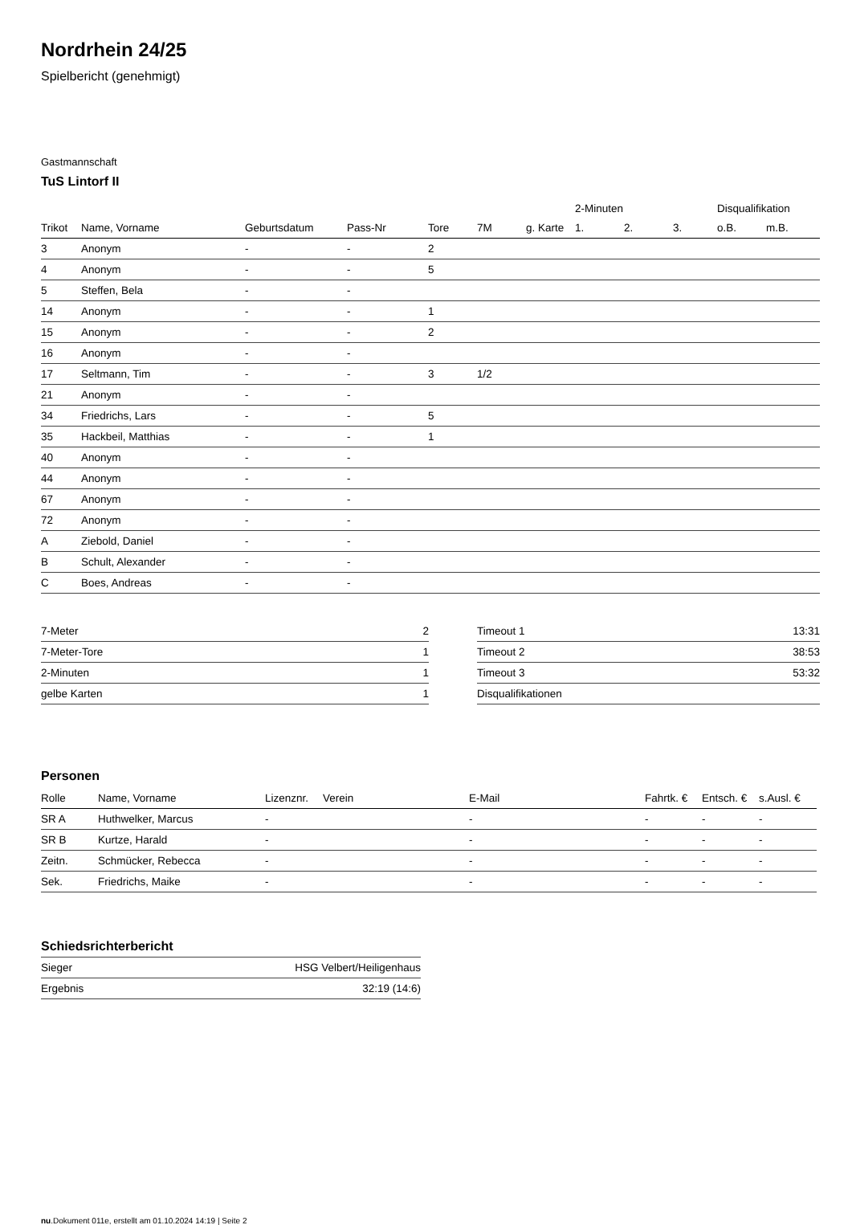Nordrhein 24/25
Spielbericht (genehmigt)
Gastmannschaft
TuS Lintorf II
| | | | | | | | 2-Minuten | | | Disqualifikation | |
| --- | --- | --- | --- | --- | --- | --- | --- | --- | --- | --- | --- |
| Trikot | Name, Vorname | Geburtsdatum | Pass-Nr | Tore | 7M | g. Karte | 1. | 2. | 3. | o.B. | m.B. |
| 3 | Anonym | - | - | 2 | | | | | | | |
| 4 | Anonym | - | - | 5 | | | | | | | |
| 5 | Steffen, Bela | - | - | | | | | | | | |
| 14 | Anonym | - | - | 1 | | | | | | | |
| 15 | Anonym | - | - | 2 | | | | | | | |
| 16 | Anonym | - | - | | | | | | | | |
| 17 | Seltmann, Tim | - | - | 3 | 1/2 | | | | | | |
| 21 | Anonym | - | - | | | | | | | | |
| 34 | Friedrichs, Lars | - | - | 5 | | | | | | | |
| 35 | Hackbeil, Matthias | - | - | 1 | | | | | | | |
| 40 | Anonym | - | - | | | | | | | | |
| 44 | Anonym | - | - | | | | | | | | |
| 67 | Anonym | - | - | | | | | | | | |
| 72 | Anonym | - | - | | | | | | | | |
| A | Ziebold, Daniel | - | - | | | | | | | | |
| B | Schult, Alexander | - | - | | | | | | | | |
| C | Boes, Andreas | - | - | | | | | | | | |
| 7-Meter | 2 |
| 7-Meter-Tore | 1 |
| 2-Minuten | 1 |
| gelbe Karten | 1 |
| Timeout 1 | 13:31 |
| Timeout 2 | 38:53 |
| Timeout 3 | 53:32 |
| Disqualifikationen | |
Personen
| Rolle | Name, Vorname | Lizenznr. | Verein | E-Mail | Fahrtk. € | Entsch. € | s.Ausl. € |
| --- | --- | --- | --- | --- | --- | --- | --- |
| SR A | Huthwelker, Marcus | - | | - | - | - | - |
| SR B | Kurtze, Harald | - | | - | - | - | - |
| Zeitn. | Schmücker, Rebecca | - | | - | - | - | - |
| Sek. | Friedrichs, Maike | - | | - | - | - | - |
Schiedsrichterbericht
| Sieger | HSG Velbert/Heiligenhaus |
| Ergebnis | 32:19 (14:6) |
nu.Dokument 011e, erstellt am 01.10.2024 14:19 | Seite 2